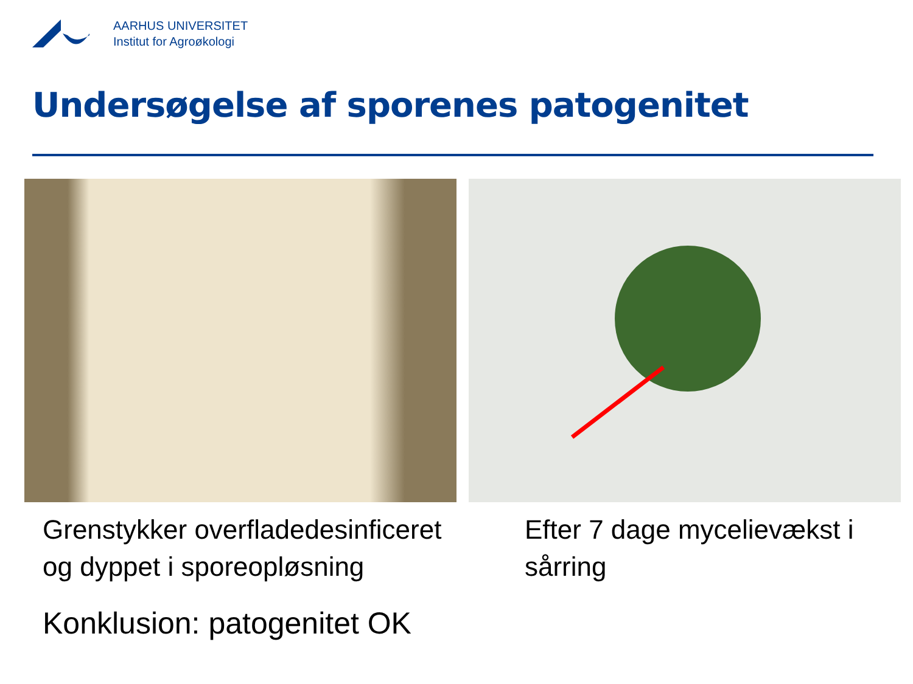AARHUS UNIVERSITET
Institut for Agroøkologi
Undersøgelse af sporenes patogenitet
Grenstykker overfladedesinficeret
og dyppet i sporeopløsning
Efter 7 dage mycelievækst i
sårring
Konklusion: patogenitet OK